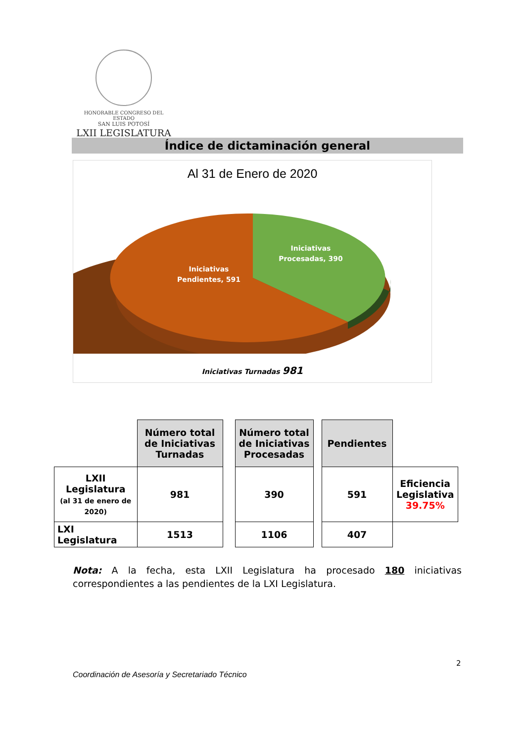HONORABLE CONGRESO DEL ESTADO
SAN LUIS POTOSÍ
LXII LEGISLATURA
Índice de dictaminación general
Al 31 de Enero de 2020
Iniciativas
Procesadas, 390
Iniciativas
Pendientes, 591
Iniciativas Turnadas 981
| | Número total de Iniciativas Turnadas | | Número total de Iniciativas Procesadas | | Pendientes | |
| LXII Legislatura (al 31 de enero de 2020) | 981 | | 390 | | 591 | Eficiencia Legislativa 39.75% |
| LXI Legislatura | 1513 | | 1106 | | 407 | |
Nota: A la fecha, esta LXII Legislatura ha procesado 180 iniciativas correspondientes a las pendientes de la LXI Legislatura.
2
Coordinación de Asesoría y Secretariado Técnico